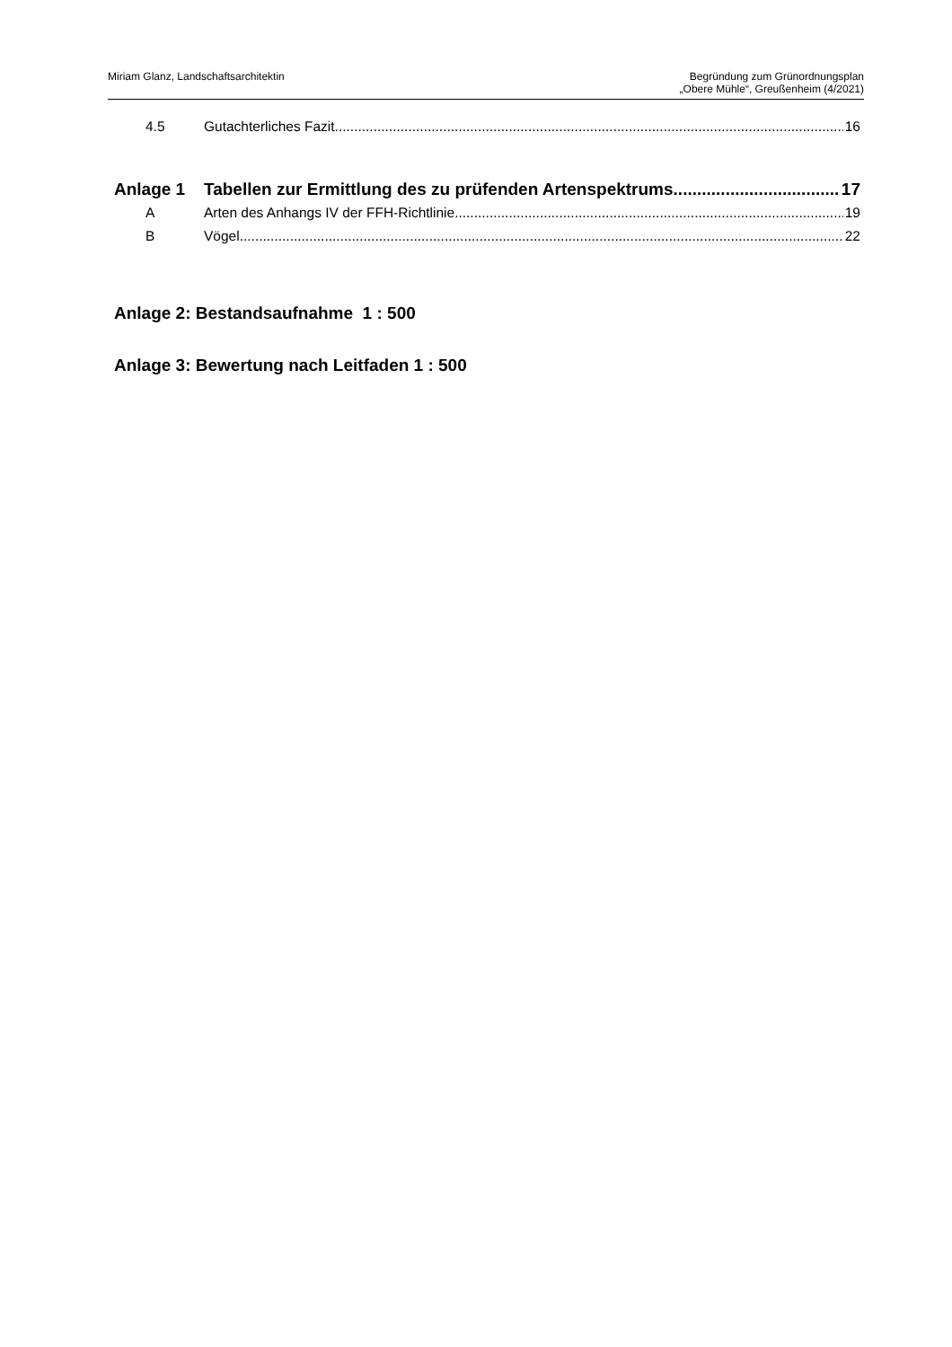Miriam Glanz, Landschaftsarchitektin
Begründung zum Grünordnungsplan
„Obere Mühle“, Greußenheim (4/2021)
4.5 Gutachterliches Fazit 16
Anlage 1 Tabellen zur Ermittlung des zu prüfenden Artenspektrums 17
A Arten des Anhangs IV der FFH-Richtlinie 19
B Vögel 22
Anlage 2: Bestandsaufnahme 1 : 500
Anlage 3: Bewertung nach Leitfaden 1 : 500